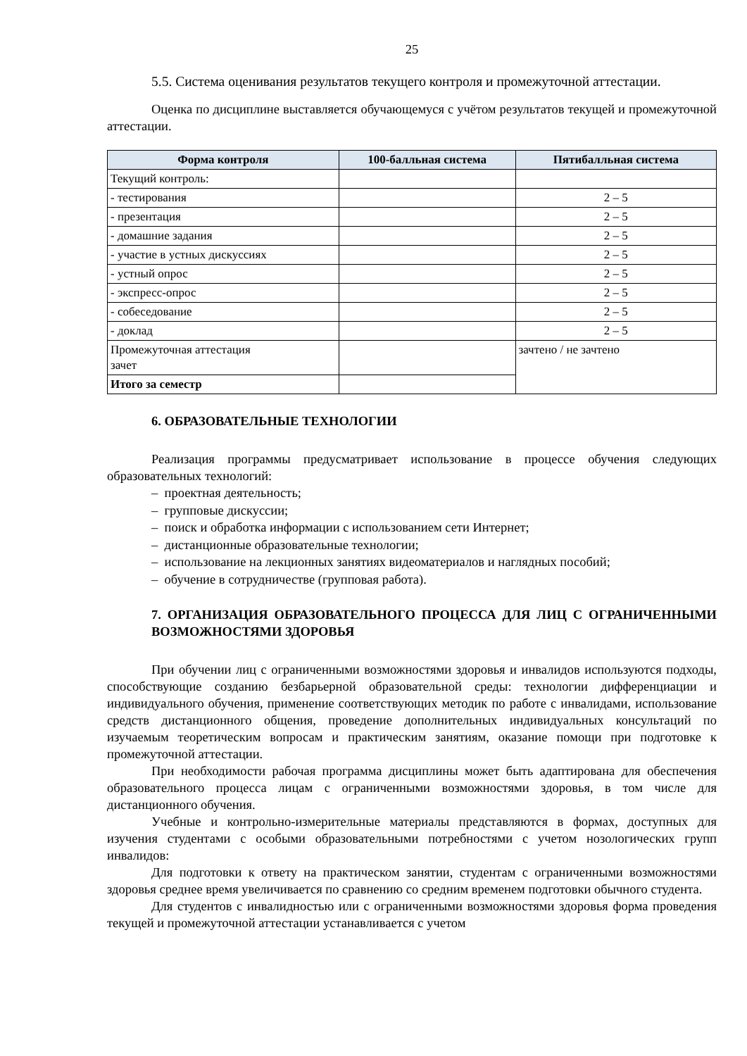25
5.5. Система оценивания результатов текущего контроля и промежуточной аттестации.
Оценка по дисциплине выставляется обучающемуся с учётом результатов текущей и промежуточной аттестации.
| Форма контроля | 100-балльная система | Пятибалльная система |
| --- | --- | --- |
| Текущий контроль: | | |
| - тестирования | | 2 – 5 |
| - презентация | | 2 – 5 |
| - домашние задания | | 2 – 5 |
| - участие в устных дискуссиях | | 2 – 5 |
| - устный опрос | | 2 – 5 |
| - экспресс-опрос | | 2 – 5 |
| - собеседование | | 2 – 5 |
| - доклад | | 2 – 5 |
| Промежуточная аттестация зачет | | зачтено / не зачтено |
| Итого за семестр | | |
6. ОБРАЗОВАТЕЛЬНЫЕ ТЕХНОЛОГИИ
Реализация программы предусматривает использование в процессе обучения следующих образовательных технологий:
– проектная деятельность;
– групповые дискуссии;
– поиск и обработка информации с использованием сети Интернет;
– дистанционные образовательные технологии;
– использование на лекционных занятиях видеоматериалов и наглядных пособий;
– обучение в сотрудничестве (групповая работа).
7. ОРГАНИЗАЦИЯ ОБРАЗОВАТЕЛЬНОГО ПРОЦЕССА ДЛЯ ЛИЦ С ОГРАНИЧЕННЫМИ ВОЗМОЖНОСТЯМИ ЗДОРОВЬЯ
При обучении лиц с ограниченными возможностями здоровья и инвалидов используются подходы, способствующие созданию безбарьерной образовательной среды: технологии дифференциации и индивидуального обучения, применение соответствующих методик по работе с инвалидами, использование средств дистанционного общения, проведение дополнительных индивидуальных консультаций по изучаемым теоретическим вопросам и практическим занятиям, оказание помощи при подготовке к промежуточной аттестации.
При необходимости рабочая программа дисциплины может быть адаптирована для обеспечения образовательного процесса лицам с ограниченными возможностями здоровья, в том числе для дистанционного обучения.
Учебные и контрольно-измерительные материалы представляются в формах, доступных для изучения студентами с особыми образовательными потребностями с учетом нозологических групп инвалидов:
Для подготовки к ответу на практическом занятии, студентам с ограниченными возможностями здоровья среднее время увеличивается по сравнению со средним временем подготовки обычного студента.
Для студентов с инвалидностью или с ограниченными возможностями здоровья форма проведения текущей и промежуточной аттестации устанавливается с учетом